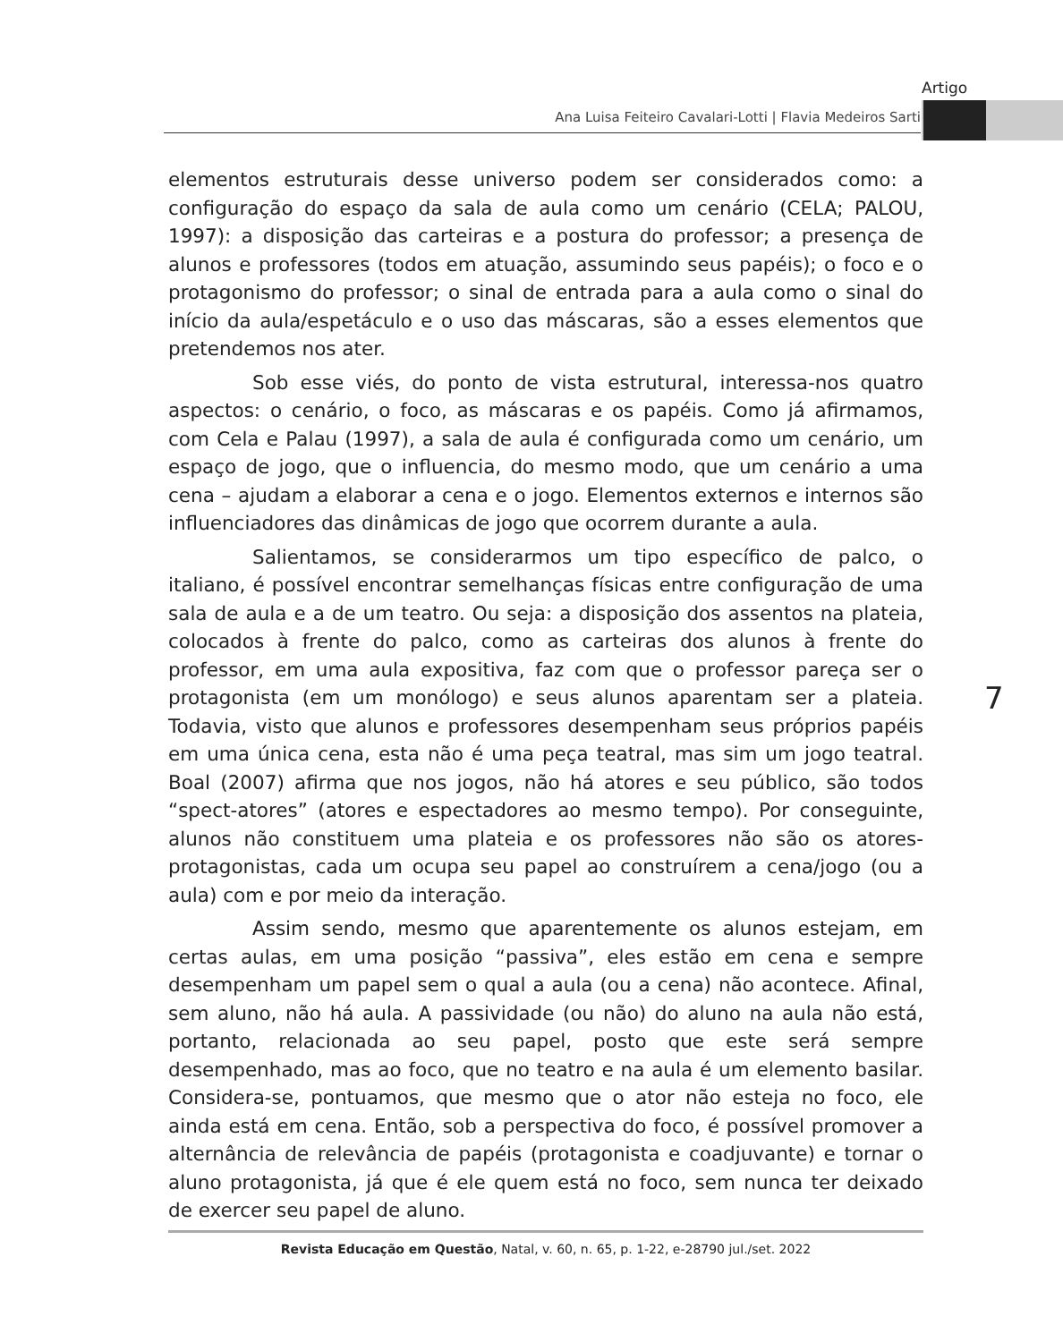Artigo
Ana Luisa Feiteiro Cavalari-Lotti | Flavia Medeiros Sarti
elementos estruturais desse universo podem ser considerados como: a configuração do espaço da sala de aula como um cenário (CELA; PALOU, 1997): a disposição das carteiras e a postura do professor; a presença de alunos e professores (todos em atuação, assumindo seus papéis); o foco e o protagonismo do professor; o sinal de entrada para a aula como o sinal do início da aula/espetáculo e o uso das máscaras, são a esses elementos que pretendemos nos ater.
Sob esse viés, do ponto de vista estrutural, interessa-nos quatro aspectos: o cenário, o foco, as máscaras e os papéis. Como já afirmamos, com Cela e Palau (1997), a sala de aula é configurada como um cenário, um espaço de jogo, que o influencia, do mesmo modo, que um cenário a uma cena – ajudam a elaborar a cena e o jogo. Elementos externos e internos são influenciadores das dinâmicas de jogo que ocorrem durante a aula.
Salientamos, se considerarmos um tipo específico de palco, o italiano, é possível encontrar semelhanças físicas entre configuração de uma sala de aula e a de um teatro. Ou seja: a disposição dos assentos na plateia, colocados à frente do palco, como as carteiras dos alunos à frente do professor, em uma aula expositiva, faz com que o professor pareça ser o protagonista (em um monólogo) e seus alunos aparentam ser a plateia. Todavia, visto que alunos e professores desempenham seus próprios papéis em uma única cena, esta não é uma peça teatral, mas sim um jogo teatral. Boal (2007) afirma que nos jogos, não há atores e seu público, são todos “spect-atores” (atores e espectadores ao mesmo tempo). Por conseguinte, alunos não constituem uma plateia e os professores não são os atores-protagonistas, cada um ocupa seu papel ao construírem a cena/jogo (ou a aula) com e por meio da interação.
Assim sendo, mesmo que aparentemente os alunos estejam, em certas aulas, em uma posição “passiva”, eles estão em cena e sempre desempenham um papel sem o qual a aula (ou a cena) não acontece. Afinal, sem aluno, não há aula. A passividade (ou não) do aluno na aula não está, portanto, relacionada ao seu papel, posto que este será sempre desempenhado, mas ao foco, que no teatro e na aula é um elemento basilar. Considera-se, pontuamos, que mesmo que o ator não esteja no foco, ele ainda está em cena. Então, sob a perspectiva do foco, é possível promover a alternância de relevância de papéis (protagonista e coadjuvante) e tornar o aluno protagonista, já que é ele quem está no foco, sem nunca ter deixado de exercer seu papel de aluno.
7
Revista Educação em Questão, Natal, v. 60, n. 65, p. 1-22, e-28790 jul./set. 2022